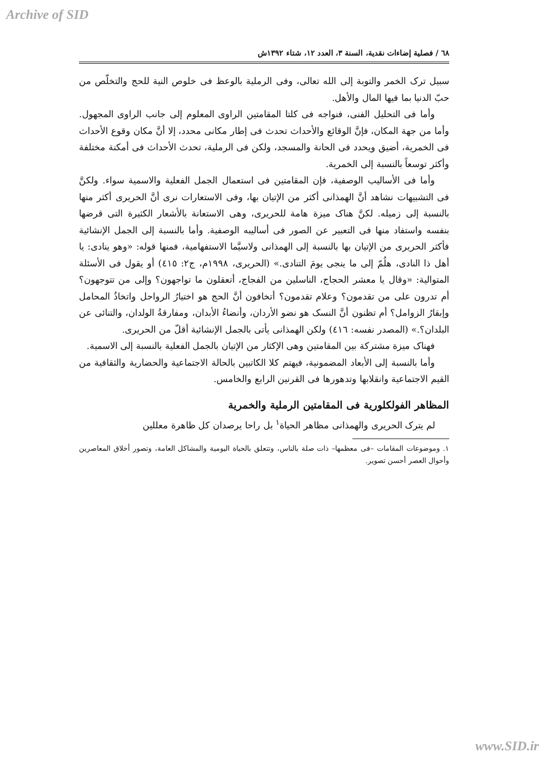Archive of SID
٦٨ / فصلية إضاءات نقدية، السنة ٣، العدد ١٢، شتاء ١٣٩٢ش
سبيل ترک الخمر والتوبة إلی الله تعالی، وفی الرملية بالوعظ فی خلوص النية للحج والتخلّص من حبّ الدنيا بما فيها المال والأهل.
وأما فی التحليل الفنی، فنواجه فی كلتا المقامتين الراوی المعلوم إلی جانب الراوی المجهول. وأما من جهة المكان، فإنَّ الوقائع والأحداث تحدث فی إطار مكانی محدد، إلا أنَّ مكان وقوع الأحداث فی الخمرية، أضيق ويحدد فی الحانة والمسجد، ولكن فی الرملية، تحدث الأحداث فی أمكنة مختلفة وأكثر توسعاً بالنسبة إلی الخمرية.
وأما فی الأساليب الوصفية، فإن المقامتين فی استعمال الجمل الفعلية والاسمية سواء. ولكنَّ فی التشبيهات نشاهد أنَّ الهمذانی أكثر من الإتيان بها، وفی الاستعارات نری أنَّ الحريری أكثر منها بالنسبة إلی زميله. لكنَّ هناک ميزة هامة للحريری، وهی الاستعانة بالأشعار الكثيرة التی قرضها بنفسه واستفاد منها فی التعبير عن الصور فی أساليبه الوصفية. وأما بالنسبة إلی الجمل الإنشائية فأكثر الحريری من الإتيان بها بالنسبة إلی الهمذانی ولاسيَّما الاستفهامية، فمنها قوله: «وهو ينادی: يا أهل ذا النادی، هلُمّ إلی ما ينجی يومَ التنادی.» (الحريری، ١٩٩٨م، ج٢: ٤١٥) أو يقول فی الأسئلة المتوالية: «وقال يا معشر الحجاج، الناسلين من الفجاج، أتعقلون ما تواجهون؟ وإلی من تتوجهون؟ أم تدرون علی من تقدمون؟ وعلام تقدمون؟ أتخافون أنَّ الحج هو اختيارُ الرواحل واتخاذُ المحامل وإبقارُ الزوامل؟ أم تظنون أنَّ النسک هو نضو الأردان، وأنضاءُ الأبدان، ومفارقةُ الولدان، والتنائی عن البلدان؟.» (المصدر نفسه: ٤١٦) ولكن الهمذانی يأتی بالجمل الإنشائية أقلّ من الحريری.
فهناک ميزة مشتركة بين المقامتين وهی الإكثار من الإتيان بالجمل الفعلية بالنسبة إلی الاسمية.
وأما بالنسبة إلی الأبعاد المضمونية، فيهتم كلا الكاتبين بالحالة الاجتماعية والحضارية والثقافية من القيم الاجتماعية وانقلابها وتدهورها فی القرنين الرابع والخامس.
المظاهر الفولكلورية فی المقامتين الرملية والخمرية
لم يترک الحريری والهمذانی مظاهر الحياة<sup>١</sup> بل راحا يرصدان كل ظاهرة معللين
١. وموضوعات المقامات –فی معظمها– ذات صلة بالناس، وتتعلق بالحياة اليومية والمشاكل العامة، وتصور أخلاق المعاصرين وأحوال العصر أحسن تصوير.
www.SID.ir